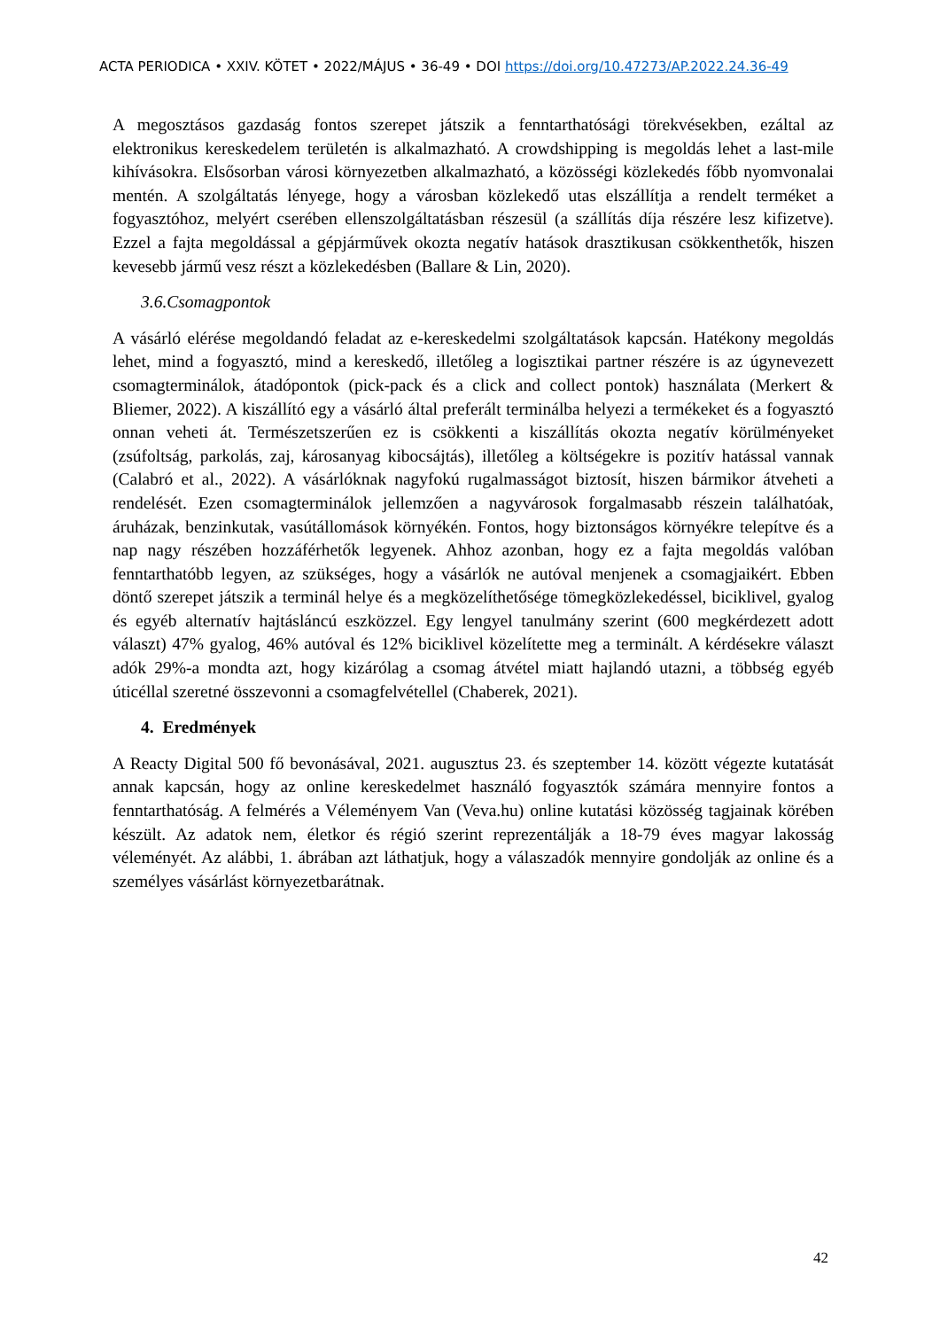ACTA PERIODICA • XXIV. KÖTET • 2022/MÁJUS • 36-49 • DOI https://doi.org/10.47273/AP.2022.24.36-49
A megosztásos gazdaság fontos szerepet játszik a fenntarthatósági törekvésekben, ezáltal az elektronikus kereskedelem területén is alkalmazható. A crowdshipping is megoldás lehet a last-mile kihívásokra. Elsősorban városi környezetben alkalmazható, a közösségi közlekedés főbb nyomvonalai mentén. A szolgáltatás lényege, hogy a városban közlekedő utas elszállítja a rendelt terméket a fogyasztóhoz, melyért cserében ellenszolgáltatásban részesül (a szállítás díja részére lesz kifizetve). Ezzel a fajta megoldással a gépjárművek okozta negatív hatások drasztikusan csökkenthetők, hiszen kevesebb jármű vesz részt a közlekedésben (Ballare & Lin, 2020).
3.6.Csomagpontok
A vásárló elérése megoldandó feladat az e-kereskedelmi szolgáltatások kapcsán. Hatékony megoldás lehet, mind a fogyasztó, mind a kereskedő, illetőleg a logisztikai partner részére is az úgynevezett csomagterminálok, átadópontok (pick-pack és a click and collect pontok) használata (Merkert & Bliemer, 2022). A kiszállító egy a vásárló által preferált terminálba helyezi a termékeket és a fogyasztó onnan veheti át. Természetszerűen ez is csökkenti a kiszállítás okozta negatív körülményeket (zsúfoltság, parkolás, zaj, károsanyag kibocsájtás), illetőleg a költségekre is pozitív hatással vannak (Calabró et al., 2022). A vásárlóknak nagyfokú rugalmasságot biztosít, hiszen bármikor átveheti a rendelését. Ezen csomagterminálok jellemzően a nagyvárosok forgalmasabb részein találhatóak, áruházak, benzinkutak, vasútállomások környékén. Fontos, hogy biztonságos környékre telepítve és a nap nagy részében hozzáférhetők legyenek. Ahhoz azonban, hogy ez a fajta megoldás valóban fenntarthatóbb legyen, az szükséges, hogy a vásárlók ne autóval menjenek a csomagjaikért. Ebben döntő szerepet játszik a terminál helye és a megközelíthetősége tömegközlekedéssel, biciklivel, gyalog és egyéb alternatív hajtásláncú eszközzel. Egy lengyel tanulmány szerint (600 megkérdezett adott választ) 47% gyalog, 46% autóval és 12% biciklivel közelítette meg a terminált. A kérdésekre választ adók 29%-a mondta azt, hogy kizárólag a csomag átvétel miatt hajlandó utazni, a többség egyéb úticéllal szeretné összevonni a csomagfelvétellel (Chaberek, 2021).
4. Eredmények
A Reacty Digital 500 fő bevonásával, 2021. augusztus 23. és szeptember 14. között végezte kutatását annak kapcsán, hogy az online kereskedelmet használó fogyasztók számára mennyire fontos a fenntarthatóság. A felmérés a Véleményem Van (Veva.hu) online kutatási közösség tagjainak körében készült. Az adatok nem, életkor és régió szerint reprezentálják a 18-79 éves magyar lakosság véleményét. Az alábbi, 1. ábrában azt láthatjuk, hogy a válaszadók mennyire gondolják az online és a személyes vásárlást környezetbarátnak.
42